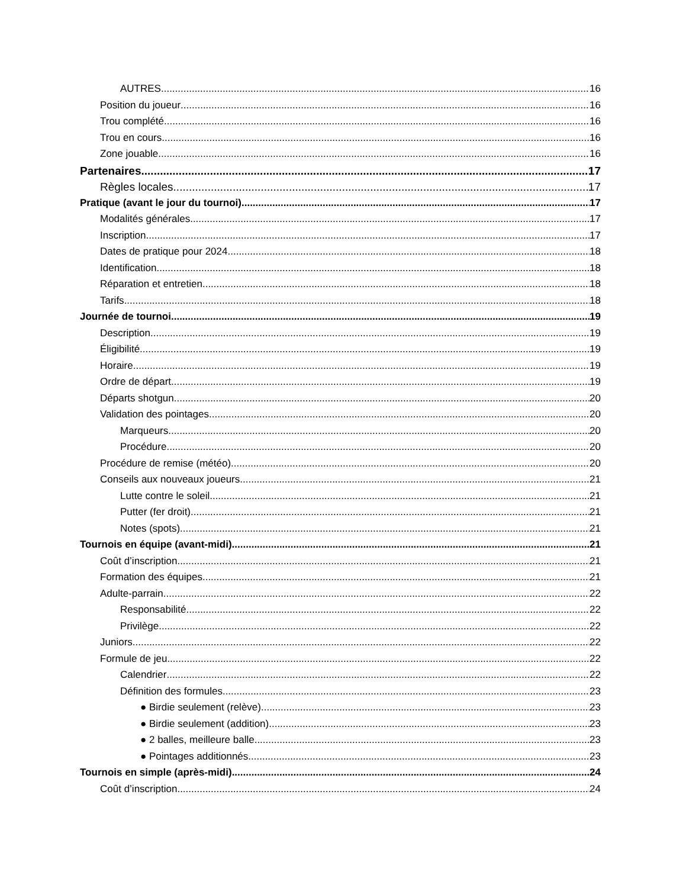AUTRES 16
Position du joueur 16
Trou complété 16
Trou en cours 16
Zone jouable 16
Partenaires 17
Règles locales 17
Pratique (avant le jour du tournoi) 17
Modalités générales 17
Inscription 17
Dates de pratique pour 2024 18
Identification 18
Réparation et entretien 18
Tarifs 18
Journée de tournoi 19
Description 19
Éligibilité 19
Horaire 19
Ordre de départ 19
Départs shotgun 20
Validation des pointages 20
Marqueurs 20
Procédure 20
Procédure de remise (météo) 20
Conseils aux nouveaux joueurs 21
Lutte contre le soleil 21
Putter (fer droit) 21
Notes (spots) 21
Tournois en équipe (avant-midi) 21
Coût d’inscription 21
Formation des équipes 21
Adulte-parrain 22
Responsabilité 22
Privilège 22
Juniors 22
Formule de jeu 22
Calendrier 22
Définition des formules 23
● Birdie seulement (relève) 23
● Birdie seulement (addition) 23
● 2 balles, meilleure balle 23
● Pointages additionnés 23
Tournois en simple (après-midi) 24
Coût d’inscription 24